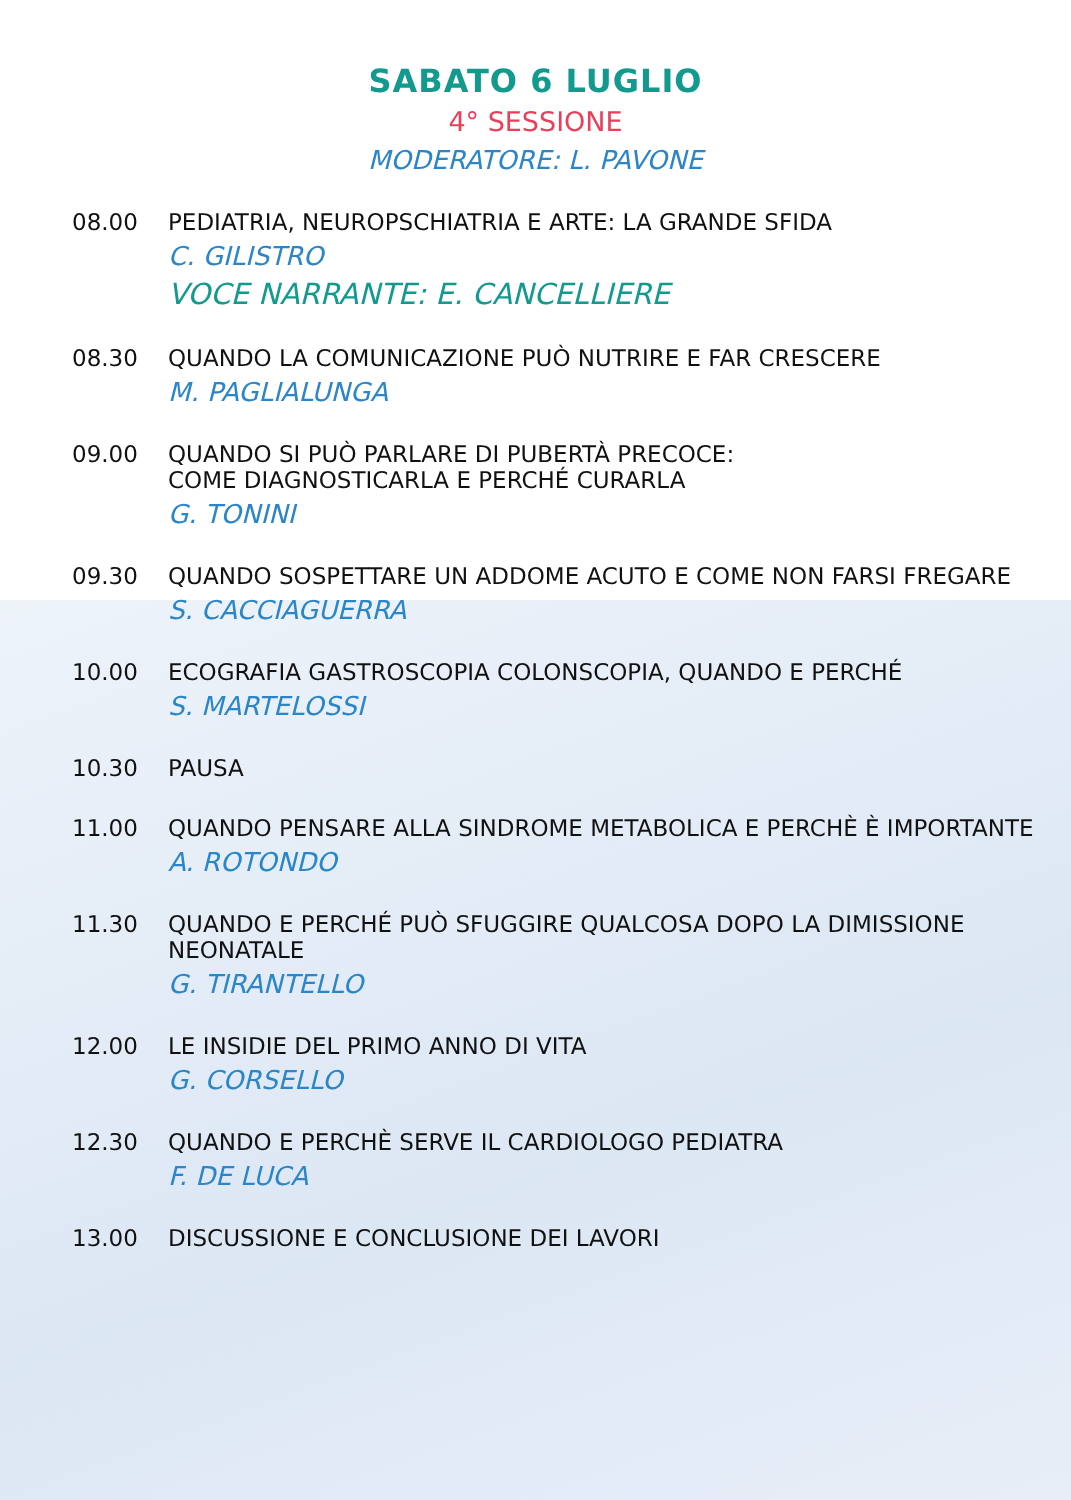SABATO 6 LUGLIO
4° SESSIONE
MODERATORE: L. PAVONE
08.00 PEDIATRIA, NEUROPSCHIATRIA E ARTE: LA GRANDE SFIDA
C. GILISTRO
VOCE NARRANTE: E. CANCELLIERE
08.30 QUANDO LA COMUNICAZIONE PUÒ NUTRIRE E FAR CRESCERE
M. PAGLIALUNGA
09.00 QUANDO SI PUÒ PARLARE DI PUBERTÀ PRECOCE:
COME DIAGNOSTICARLA E PERCHÉ CURARLA
G. TONINI
09.30 QUANDO SOSPETTARE UN ADDOME ACUTO E COME NON FARSI FREGARE
S. CACCIAGUERRA
10.00 ECOGRAFIA GASTROSCOPIA COLONSCOPIA, QUANDO E PERCHÉ
S. MARTELOSSI
10.30 PAUSA
11.00 QUANDO PENSARE ALLA SINDROME METABOLICA E PERCHÈ È IMPORTANTE
A. ROTONDO
11.30 QUANDO E PERCHÉ PUÒ SFUGGIRE QUALCOSA DOPO LA DIMISSIONE NEONATALE
G. TIRANTELLO
12.00 LE INSIDIE DEL PRIMO ANNO DI VITA
G. CORSELLO
12.30 QUANDO E PERCHÈ SERVE IL CARDIOLOGO PEDIATRA
F. DE LUCA
13.00 DISCUSSIONE E CONCLUSIONE DEI LAVORI